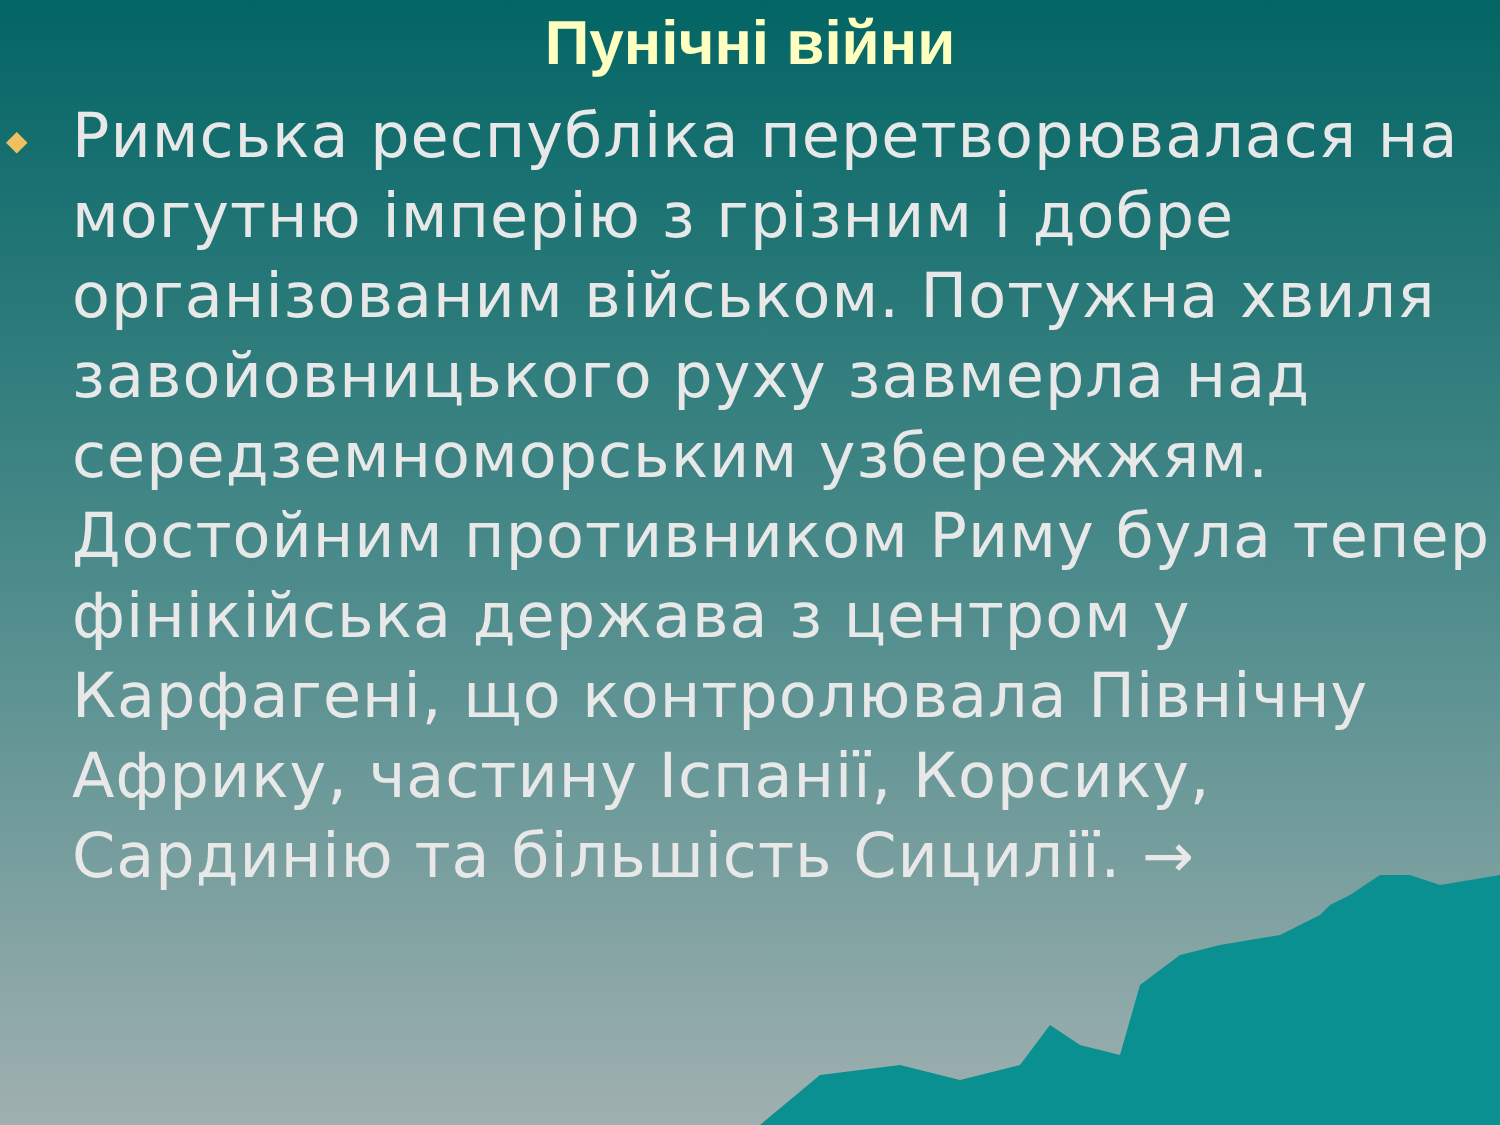Пунічні війни
◆
Римська республіка перетворювалася на могутню імперію з грізним і добре організованим військом. Потужна хвиля завойовницького руху завмерла над середземноморським узбережжям. Достойним противником Риму була тепер фінікійська держава з центром у Карфагені, що контролювала Північну Африку, частину Іспанії, Корсику, Сардинію та більшість Сицилії. →